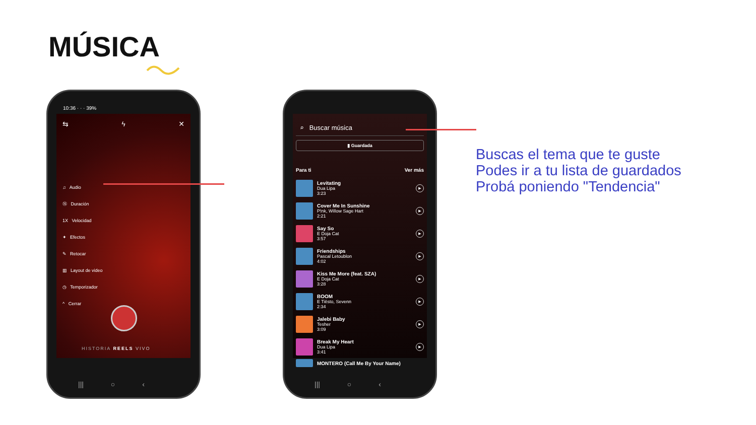MÚSICA
10:36 · · · 39%
⇆ ϟ ✕
♫ Audio
⑮ Duración
1X Velocidad
✦ Efectos
✎ Retocar
▥ Layout de video
◷ Temporizador
^ Cerrar
HISTORIA REELS VIVO
||| ○ ‹
⌕ Buscar música
▮ Guardada
Para ti Ver más
Levitating
Dua Lipa
3:23
▶
Cover Me In Sunshine
P!nk, Willow Sage Hart
2:21
▶
Say So
E Doja Cat
3:57
▶
Friendships
Pascal Letoublon
4:02
▶
Kiss Me More (feat. SZA)
E Doja Cat
3:28
▶
BOOM
E Tiësto, Sevenn
2:34
▶
Jalebi Baby
Tesher
3:09
▶
Break My Heart
Dua Lipa
3:41
▶
MONTERO (Call Me By Your Name)
||| ○ ‹
Buscas el tema que te guste
Podes ir a tu lista de guardados
Probá poniendo "Tendencia"